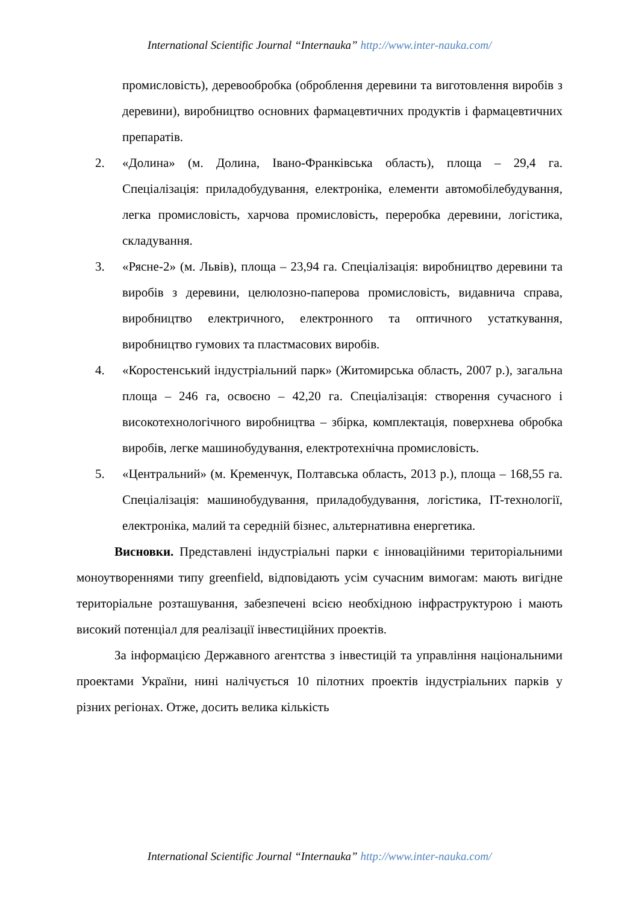International Scientific Journal “Internauka” http://www.inter-nauka.com/
промисловість), деревообробка (оброблення деревини та виготовлення виробів з деревини), виробництво основних фармацевтичних продуктів і фармацевтичних препаратів.
2. «Долина» (м. Долина, Івано-Франківська область), площа – 29,4 га. Спеціалізація: приладобудування, електроніка, елементи автомобілебудування, легка промисловість, харчова промисловість, переробка деревини, логістика, складування.
3. «Рясне-2» (м. Львів), площа – 23,94 га. Спеціалізація: виробництво деревини та виробів з деревини, целюлозно-паперова промисловість, видавнича справа, виробництво електричного, електронного та оптичного устаткування, виробництво гумових та пластмасових виробів.
4. «Коростенський індустріальний парк» (Житомирська область, 2007 р.), загальна площа – 246 га, освоєно – 42,20 га. Спеціалізація: створення сучасного і високотехнологічного виробництва – збірка, комплектація, поверхнева обробка виробів, легке машинобудування, електротехнічна промисловість.
5. «Центральний» (м. Кременчук, Полтавська область, 2013 р.), площа – 168,55 га. Спеціалізація: машинобудування, приладобудування, логістика, IT-технології, електроніка, малий та середній бізнес, альтернативна енергетика.
Висновки. Представлені індустріальні парки є інноваційними територіальними моноутвореннями типу greenfield, відповідають усім сучасним вимогам: мають вигідне територіальне розташування, забезпечені всією необхідною інфраструктурою і мають високий потенціал для реалізації інвестиційних проектів.
За інформацією Державного агентства з інвестицій та управління національними проектами України, нині налічується 10 пілотних проектів індустріальних парків у різних регіонах. Отже, досить велика кількість
International Scientific Journal “Internauka” http://www.inter-nauka.com/